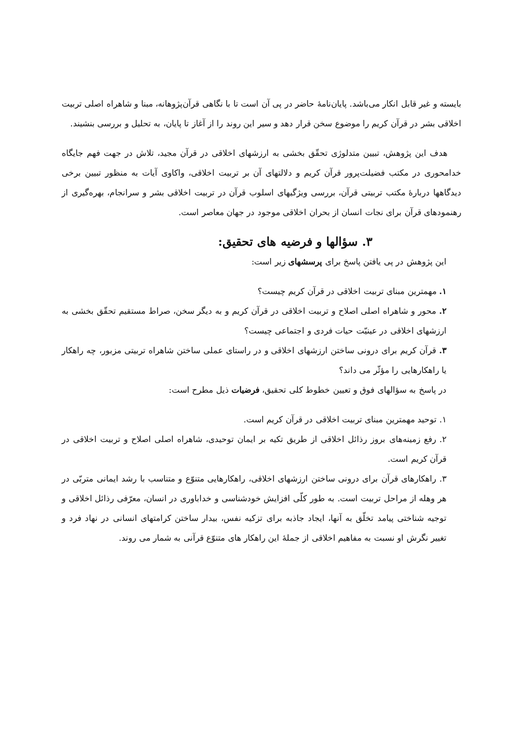بایسته و غیر قابل انکار می‌باشد. پایان‌نامهٔ حاضر در پی آن است تا با نگاهی قرآن‌پژوهانه، مبنا و شاهراه اصلی تربیت اخلاقی بشر در قرآن کریم را موضوع سخن قرار دهد و سیر این روند را از آغاز تا پایان، به تحلیل و بررسی بنشیند.
هدف این پژوهش، تبیین متدلوژی تحقّق بخشی به ارزشهای اخلاقی در قرآن مجید، تلاش در جهت فهم جایگاه خدامحوری در مکتب فضیلت‌پرور قرآن کریم و دلالتهای آن بر تربیت اخلاقی، واکاوی آیات به منظور تبیین برخی دیدگاهها دربارهٔ مکتب تربیتی قرآن، بررسی ویژگیهای اسلوب قرآن در تربیت اخلاقی بشر و سرانجام، بهره‌گیری از رهنمودهای قرآن برای نجات انسان از بحران اخلاقی موجود در جهان معاصر است.
۳. سؤالها و فرضیه های تحقیق:
این پژوهش در پی یافتن پاسخ برای پرسشهای زیر است:
۱. مهمترین مبنای تربیت اخلاقی در قرآن کریم چیست؟
۲. محور و شاهراه اصلی اصلاح و تربیت اخلاقی در قرآن کریم و به دیگر سخن، صراط مستقیم تحقّق بخشی به ارزشهای اخلاقی در عینیّت حیات فردی و اجتماعی چیست؟
۳. قرآن کریم برای درونی ساختن ارزشهای اخلاقی و در راستای عملی ساختن شاهراه تربیتی مزبور، چه راهکار یا راهکارهایی را مؤثّر می داند؟
در پاسخ به سؤالهای فوق و تعیین خطوط کلی تحقیق، فرضیات ذیل مطرح است:
۱. توحید مهمترین مبنای تربیت اخلاقی در قرآن کریم است.
۲. رفع زمینه‌های بروز رذائل اخلاقی از طریق تکیه بر ایمان توحیدی، شاهراه اصلی اصلاح و تربیت اخلاقی در قرآن کریم است.
۳. راهکارهای قرآن برای درونی ساختن ارزشهای اخلاقی، راهکارهایی متنوّع و متناسب با رشد ایمانی متربّی در هر وهله از مراحل تربیت است. به طور کلّی افزایش خودشناسی و خداباوری در انسان، معرّفی رذائل اخلاقی و توجیه شناختی پیامد تخلّق به آنها، ایجاد جاذبه برای تزکیه نفس، بیدار ساختن کرامتهای انسانی در نهاد فرد و تغییر نگرش او نسبت به مفاهیم اخلاقی از جملهٔ این راهکار های متنوّع قرآنی به شمار می روند.